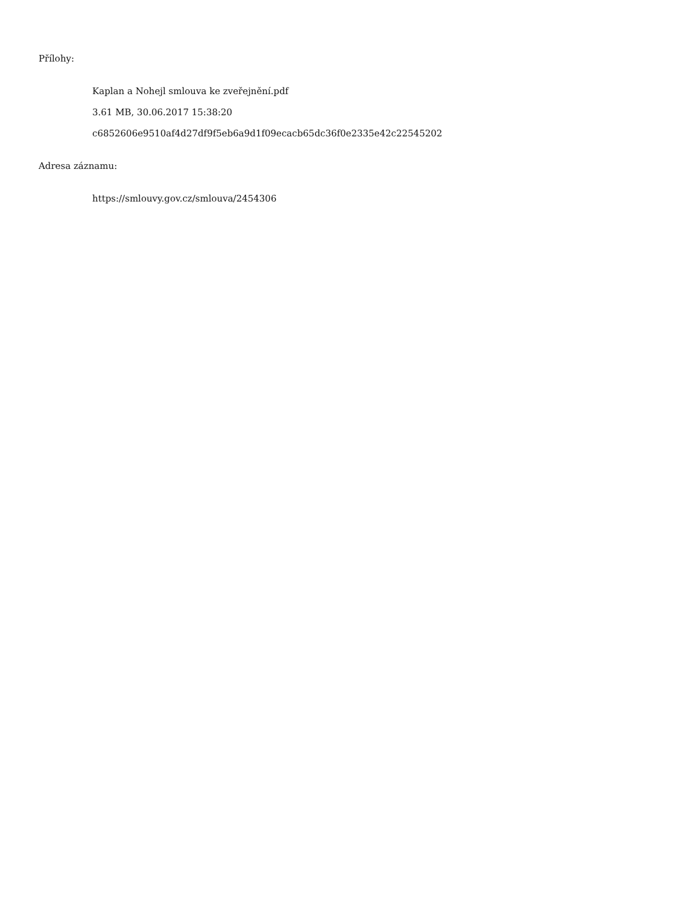Přílohy:
Kaplan a Nohejl smlouva ke zveřejnění.pdf
3.61 MB, 30.06.2017 15:38:20
c6852606e9510af4d27df9f5eb6a9d1f09ecacb65dc36f0e2335e42c22545202
Adresa záznamu:
https://smlouvy.gov.cz/smlouva/2454306